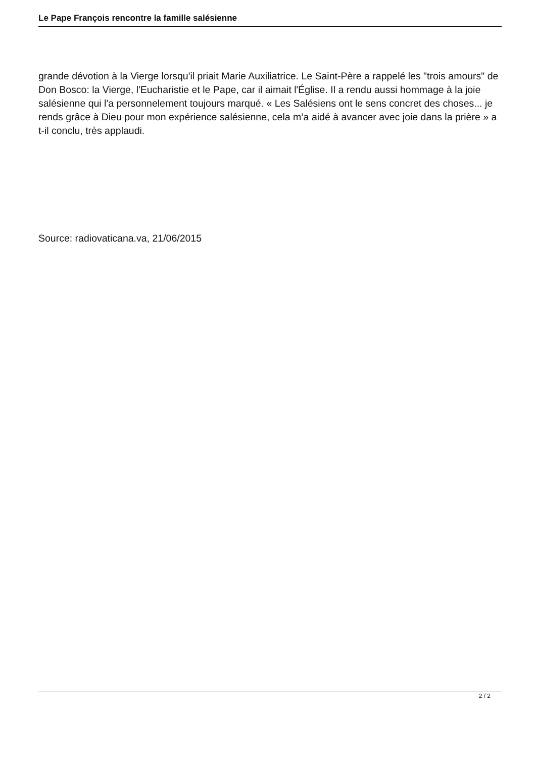Le Pape François rencontre la famille salésienne
grande dévotion à la Vierge lorsqu'il priait Marie Auxiliatrice. Le Saint-Père a rappelé les "trois amours" de Don Bosco: la Vierge, l'Eucharistie et le Pape, car il aimait l'Église. Il a rendu aussi hommage à la joie salésienne qui l'a personnelement toujours marqué. « Les Salésiens ont le sens concret des choses... je rends grâce à Dieu pour mon expérience salésienne, cela m’a aidé à avancer avec joie dans la prière » a t-il conclu, très applaudi.
Source: radiovaticana.va, 21/06/2015
2 / 2